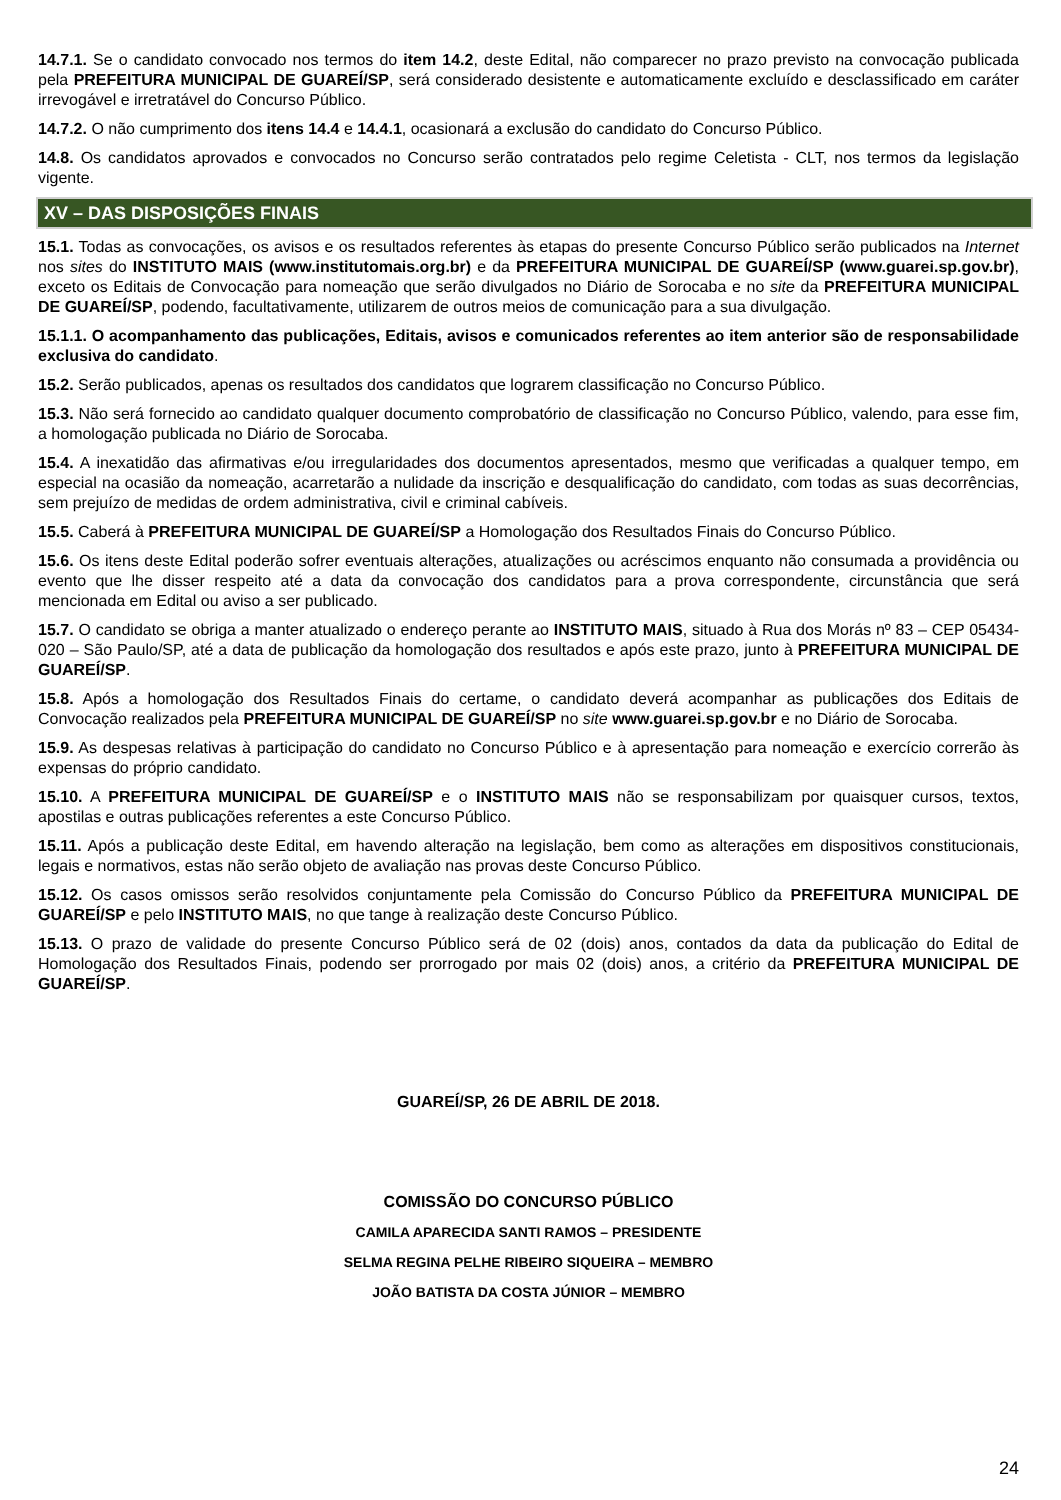14.7.1. Se o candidato convocado nos termos do item 14.2, deste Edital, não comparecer no prazo previsto na convocação publicada pela PREFEITURA MUNICIPAL DE GUAREÍ/SP, será considerado desistente e automaticamente excluído e desclassificado em caráter irrevogável e irretratável do Concurso Público.
14.7.2. O não cumprimento dos itens 14.4 e 14.4.1, ocasionará a exclusão do candidato do Concurso Público.
14.8. Os candidatos aprovados e convocados no Concurso serão contratados pelo regime Celetista - CLT, nos termos da legislação vigente.
XV – DAS DISPOSIÇÕES FINAIS
15.1. Todas as convocações, os avisos e os resultados referentes às etapas do presente Concurso Público serão publicados na Internet nos sites do INSTITUTO MAIS (www.institutomais.org.br) e da PREFEITURA MUNICIPAL DE GUAREÍ/SP (www.guarei.sp.gov.br), exceto os Editais de Convocação para nomeação que serão divulgados no Diário de Sorocaba e no site da PREFEITURA MUNICIPAL DE GUAREÍ/SP, podendo, facultativamente, utilizarem de outros meios de comunicação para a sua divulgação.
15.1.1. O acompanhamento das publicações, Editais, avisos e comunicados referentes ao item anterior são de responsabilidade exclusiva do candidato.
15.2. Serão publicados, apenas os resultados dos candidatos que lograrem classificação no Concurso Público.
15.3. Não será fornecido ao candidato qualquer documento comprobatório de classificação no Concurso Público, valendo, para esse fim, a homologação publicada no Diário de Sorocaba.
15.4. A inexatidão das afirmativas e/ou irregularidades dos documentos apresentados, mesmo que verificadas a qualquer tempo, em especial na ocasião da nomeação, acarretarão a nulidade da inscrição e desqualificação do candidato, com todas as suas decorrências, sem prejuízo de medidas de ordem administrativa, civil e criminal cabíveis.
15.5. Caberá à PREFEITURA MUNICIPAL DE GUAREÍ/SP a Homologação dos Resultados Finais do Concurso Público.
15.6. Os itens deste Edital poderão sofrer eventuais alterações, atualizações ou acréscimos enquanto não consumada a providência ou evento que lhe disser respeito até a data da convocação dos candidatos para a prova correspondente, circunstância que será mencionada em Edital ou aviso a ser publicado.
15.7. O candidato se obriga a manter atualizado o endereço perante ao INSTITUTO MAIS, situado à Rua dos Morás nº 83 – CEP 05434-020 – São Paulo/SP, até a data de publicação da homologação dos resultados e após este prazo, junto à PREFEITURA MUNICIPAL DE GUAREÍ/SP.
15.8. Após a homologação dos Resultados Finais do certame, o candidato deverá acompanhar as publicações dos Editais de Convocação realizados pela PREFEITURA MUNICIPAL DE GUAREÍ/SP no site www.guarei.sp.gov.br e no Diário de Sorocaba.
15.9. As despesas relativas à participação do candidato no Concurso Público e à apresentação para nomeação e exercício correrão às expensas do próprio candidato.
15.10. A PREFEITURA MUNICIPAL DE GUAREÍ/SP e o INSTITUTO MAIS não se responsabilizam por quaisquer cursos, textos, apostilas e outras publicações referentes a este Concurso Público.
15.11. Após a publicação deste Edital, em havendo alteração na legislação, bem como as alterações em dispositivos constitucionais, legais e normativos, estas não serão objeto de avaliação nas provas deste Concurso Público.
15.12. Os casos omissos serão resolvidos conjuntamente pela Comissão do Concurso Público da PREFEITURA MUNICIPAL DE GUAREÍ/SP e pelo INSTITUTO MAIS, no que tange à realização deste Concurso Público.
15.13. O prazo de validade do presente Concurso Público será de 02 (dois) anos, contados da data da publicação do Edital de Homologação dos Resultados Finais, podendo ser prorrogado por mais 02 (dois) anos, a critério da PREFEITURA MUNICIPAL DE GUAREÍ/SP.
GUAREÍ/SP, 26 DE ABRIL DE 2018.
COMISSÃO DO CONCURSO PÚBLICO
CAMILA APARECIDA SANTI RAMOS – PRESIDENTE
SELMA REGINA PELHE RIBEIRO SIQUEIRA – MEMBRO
JOÃO BATISTA DA COSTA JÚNIOR – MEMBRO
24